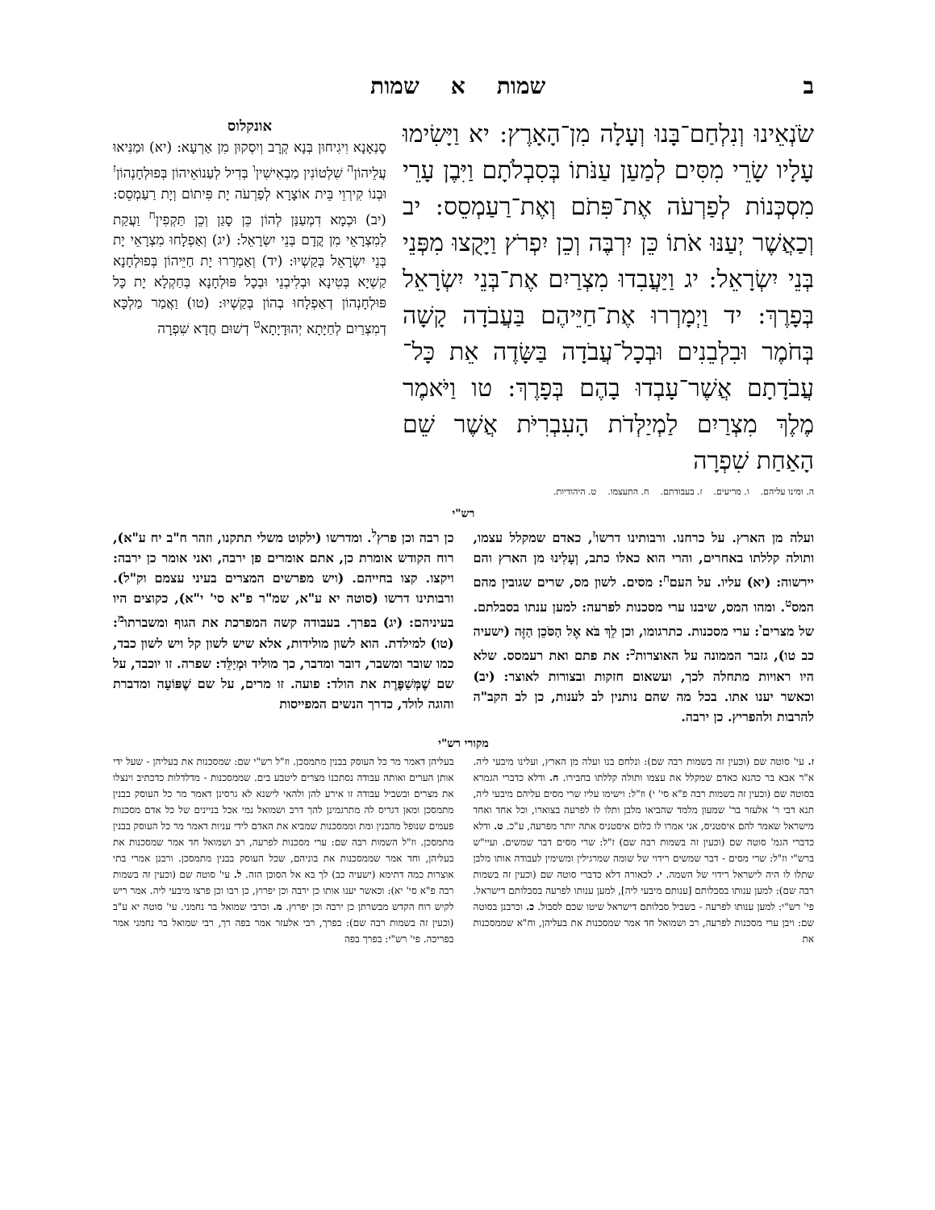ב שמות א שמות
שֹׂנְאֵינוּ וְנִלְחַם־בָּנוּ וְעָלָה מִן־הָאָרֶץ: יא וַיָּשִׂימוּ עָלָיו שָׂרֵי מִסִּים לְמַעַן עַנֹּתוֹ בְּסִבְלֹתָם וַיִּבֶן עָרֵי מִסְכְּנוֹת לְפַרְעֹה אֶת־פִּתֹם וְאֶת־רַעַמְסֵס: יב וְכַאֲשֶׁר יְעַנּוּ אֹתוֹ כֵּן יִרְבֶּה וְכֵן יִפְרֹץ וַיָּקֻצוּ מִפְּנֵי בְּנֵי יִשְׂרָאֵל: יג וַיַּעֲבִדוּ מִצְרַיִם אֶת־בְּנֵי יִשְׂרָאֵל בְּפָרֶךְ: יד וַיְמָרְרוּ אֶת־חַיֵּיהֶם בַּעֲבֹדָה קָשָׁה בְּחֹמֶר וּבִלְבֵנִים וּבְכָל־עֲבֹדָה בַּשָּׂדֶה אֵת כָּל־עֲבֹדָתָם אֲשֶׁר־עָבְדוּ בָהֶם בְּפָרֶךְ: טו וַיֹּאמֶר מֶלֶךְ מִצְרַיִם לַמְיַלְּדֹת הָעִבְרִיֹּת אֲשֶׁר שֵׁם הָאַחַת שִׁפְרָה
אונקלוס
סָנְאָנָא וִיגִיחוּן בְּנָא קְרָב וְיִסְקוּן מִן אַרְעָא: (יא) וּמַנִּיאוּ עֲלֵיהוֹן<sup>ה</sup> שִׁלְטוֹנִין מַבְאִישִׁין<sup>ו</sup> בְּדִיל לְעַנוֹאֵיהוֹן בְּפוּלְחָנְהוֹן<sup>ז</sup> וּבְנוֹ קִירְוֵי בֵּית אוֹצָרָא לְפַרְעֹה יָת פִּיתוֹם וְיָת רַעַמְסֵס: (יב) וּכְמָא דִמְעַנַּן לְהוֹן כֵּן סָגַן וְכֵן תַּקְפִין<sup>ח</sup> וַעֲקַת לְמִצְרָאֵי מִן קֳדָם בְּנֵי יִשְׂרָאֵל: (יג) וְאַפְלָחוּ מִצְרָאֵי יָת בְּנֵי יִשְׂרָאֵל בְּקַשְׁיוּ: (יד) וְאַמְרַרוּ יָת חַיֵּיהוֹן בְּפוּלְחָנָא קַשְׁיָא בְּטִינָא וּבְלִיבְנֵי וּבְכָל פּוּלְחָנָא בְּחַקְלָא יָת כָּל פּוּלְחָנְהוֹן דְאַפְלָחוּ בְהוֹן בְּקַשְׁיוּ: (טו) וַאֲמַר מַלְכָּא דְמִצְרַיִם לְחַיָּתָא יְהוּדָיָתָא<sup>ט</sup> דְשׁוּם חֲדָא שִׁפְרָה
ה. ומינו עליהם. ו. מריעים. ז. בעבודתם. ח. התעצמו. ט. היהודיות.
רש"י
ועלה מן הארץ. על כרחנו. ורבותינו דרשו<sup>ז</sup>, כאדם שמקלל עצמו, ותולה קללתו באחרים, והרי הוא כאלו כתב, וְעָלִינוּ מן הארץ והם יירשוה: (יא) עליו. על העם<sup>ח</sup>: מסים. לשון מס, שרים שגובין מהם המס<sup>ט</sup>. ומהו המס, שיבנו ערי מסכנות לפרעה: למען ענתו בסבלתם. של מצרים<sup>י</sup>: ערי מסכנות. כתרגומו, וכן לֵךְ בֹּא אֶל הַסֹּכֵן הַזֶּה (ישעיה כב טו), גזבר הממונה על האוצרות<sup>כ</sup>: את פתם ואת רעמסס. שלא היו ראויות מתחלה לכך, ועשאום חזקות ובצורות לאוצר: (יב) וכאשר יענו אתו. בכל מה שהם נותנין לב לענות, כן לב הקב"ה להרבות ולהפריץ. כן ירבה.
כן רבה וכן פרץ<sup>ל</sup>. ומדרשו (ילקוט משלי תתקנו, וזהר ח"ב יח ע"א), רוח הקודש אומרת כן, אתם אומרים פן ירבה, ואני אומר כן ירבה: ויקצו. קצו בחייהם. (ויש מפרשים המצרים בעיני עצמם וק"ל). ורבותינו דרשו (סוטה יא ע"א, שמ"ר פ"א סי' י"א), כקוצים היו בעיניהם: (יג) בפרך. בעבודה קשה המפרכת את הגוף ומשברתו<sup>מ</sup>: (טו) למילדת. הוא לשון מולידות, אלא שיש לשון קל ויש לשון כבד, כמו שובר ומשבר, דובר ומדבר, כך מוליד וּמְיַלֵּד: שפרה. זו יוכבד, על שם שֶׁמְּשַׁפֶּרֶת את הולד: פועה. זו מרים, על שם שֶׁפּוֹעָה ומדברת והוגה לולד, כדרך הנשים המפייסות
מקורי רש"י
ז. עי' סוטה שם (וכעין זה בשמות רבה שם): ונלחם בנו ועלה מן הארץ, ועלינו מיבעי ליה. א"ר אבא בר כהנא כאדם שמקלל את עצמו ותולה קללתו בחבירו. ח. ודלא כדברי הגמרא בסוטה שם (וכעין זה בשמות רבה פ"א סי' י) וז"ל: וישימו עליו שרי מסים עליהם מיבעי ליה, תנא דבי ר' אלעזר בר' שמעון מלמד שהביאו מלבן ותלו לו לפרעה בצוארו, וכל אחד ואחד מישראל שאמר להם איסטניס, אני אמרו לו כלום איסטניס אתה יותר מפרעה, ע"כ. ט. ודלא כדברי הגמ' סוטה שם (וכעין זה בשמות רבה שם) ז"ל: שרי מסים דבר שמשים. ועיי"ש ברש"י וז"ל: שרי מסים - דבר שמשים רידוי של שומה שמרגילין ומשימין לעבודה אותו מלבן שתלו לו היה לישראל רידוי של השמה. י. לכאורה דלא כדברי סוטה שם (וכעין זה בשמות רבה שם): למען ענותו בסבלותם [ענותם מיבעי ליה], למען ענותו לפרעה בסבלותם דישראל. פי' רש"י: למען ענותו לפרעה - בשביל סבלותם דישראל שיטו שכם לסבול. כ. וכרבנן בסוטה שם: ויבן ערי מסכנות לפרעה, רב ושמואל חד אמר שמסכנות את בעליהן, וח"א שממסכנות את
בעליהן דאמר מר כל העוסק בבנין מתמסכן. וז"ל רש"י שם: שמסכנות את בעליהן - שעל ידי אותן הערים ואותה עבודה נסתכנו מצרים ליטבע בים. שממסכנות - מדלדלות כדכתיב וינצלו את מצרים ובשביל עבודה זו אירע להן ולהאי לישנא לא גרסינן דאמר מר כל העוסק בבנין מתמסכן ומאן דגריס לה מתרגמינן להך דרב ושמואל נמי אכל בניינים של כל אדם מסכנות פעמים שנופל מהבנין ומת וממסכנות שמביא את האדם לידי עניות דאמר מר כל העוסק בבנין מתמסכן. וז"ל השמות רבה שם: ערי מסכנות לפרעה, רב ושמואל חד אמר שמסכנות את בעליהן, וחד אמר שממסכנות את בוניהם, שכל העוסק בבנין מתמסכן. ורבנן אמרי בתי אוצרות כמה דתימא (ישעיה כב) לך בא אל הסוכן הזה. ל. עי' סוטה שם (וכעין זה בשמות רבה פ"א סי' יא): וכאשר יענו אותו כן ירבה וכן יפרוץ, כן רבו וכן פרצו מיבעי ליה. אמר ריש לקיש רוח הקדש מבשרתן כן ירבה וכן יפרוץ. מ. וכרבי שמואל בר נחמני. עי' סוטה יא ע"ב (וכעין זה בשמות רבה שם): בפרך, רבי אלעזר אמר בפה רך, רבי שמואל בר נחמני אמר בפריכה. פי' רש"י: בפרך בפה